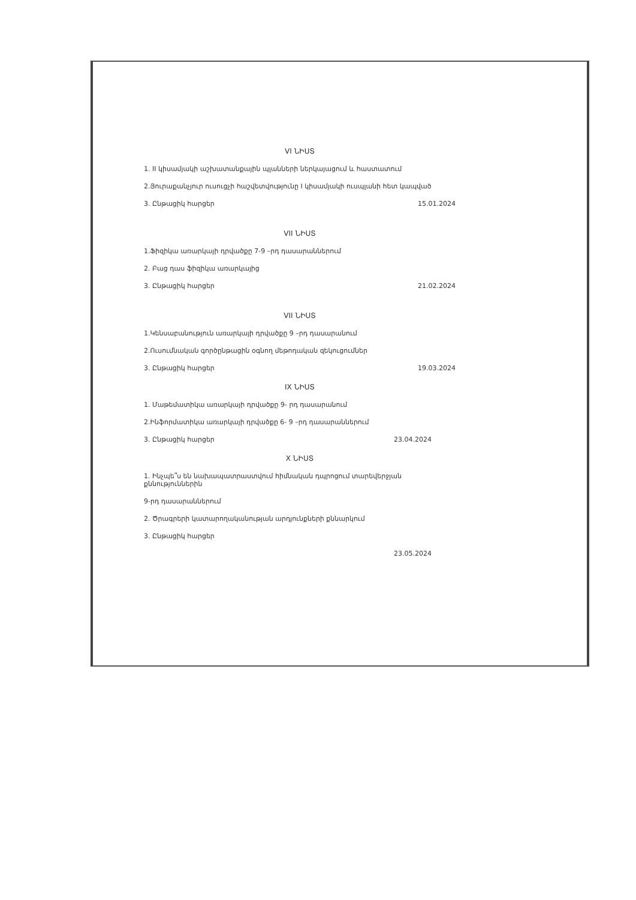VI ՆԻՍՏ
1. II կիսամյակի աշխատանքային պլանների ներկայացում և հաստատում
2.Յուրաքանչյուր ուսուցչի հաշվետվությունը I կիսամյակի ուսպլանի հետ կապված
3. Ընթացիկ հարցեր 15.01.2024
VII ՆԻՍՏ
1.Ֆիզիկա առարկայի դրվածքը 7-9 –րդ դասարաններում
2. Բաց դաս ֆիզիկա առարկայից
3. Ընթացիկ հարցեր 21.02.2024
VII ՆԻՍՏ
1.Կենսաբանություն առարկայի դրվածքը 9 –րդ դասարանում
2.Ուսումնական գործընթացին օգնող մեթոդական զեկուցումներ
3. Ընթացիկ հարցեր 19.03.2024
IX ՆԻՍՏ
1. Մաթեմատիկա առարկայի դրվածքը 9- րդ դասարանում
2.Ինֆորմատիկա առարկայի դրվածքը 6- 9 –րդ դասարաններում
3. Ընթացիկ հարցեր 23.04.2024
X ՆԻՍՏ
1. Ինչպե՞ս են նախապատրաստվում հիմնական դպրոցում տարեվերջյան քննություններին
9-րդ դասարաններում
2. Ծրագրերի կատարողականության արդյունքների քննարկում
3. Ընթացիկ հարցեր
23.05.2024